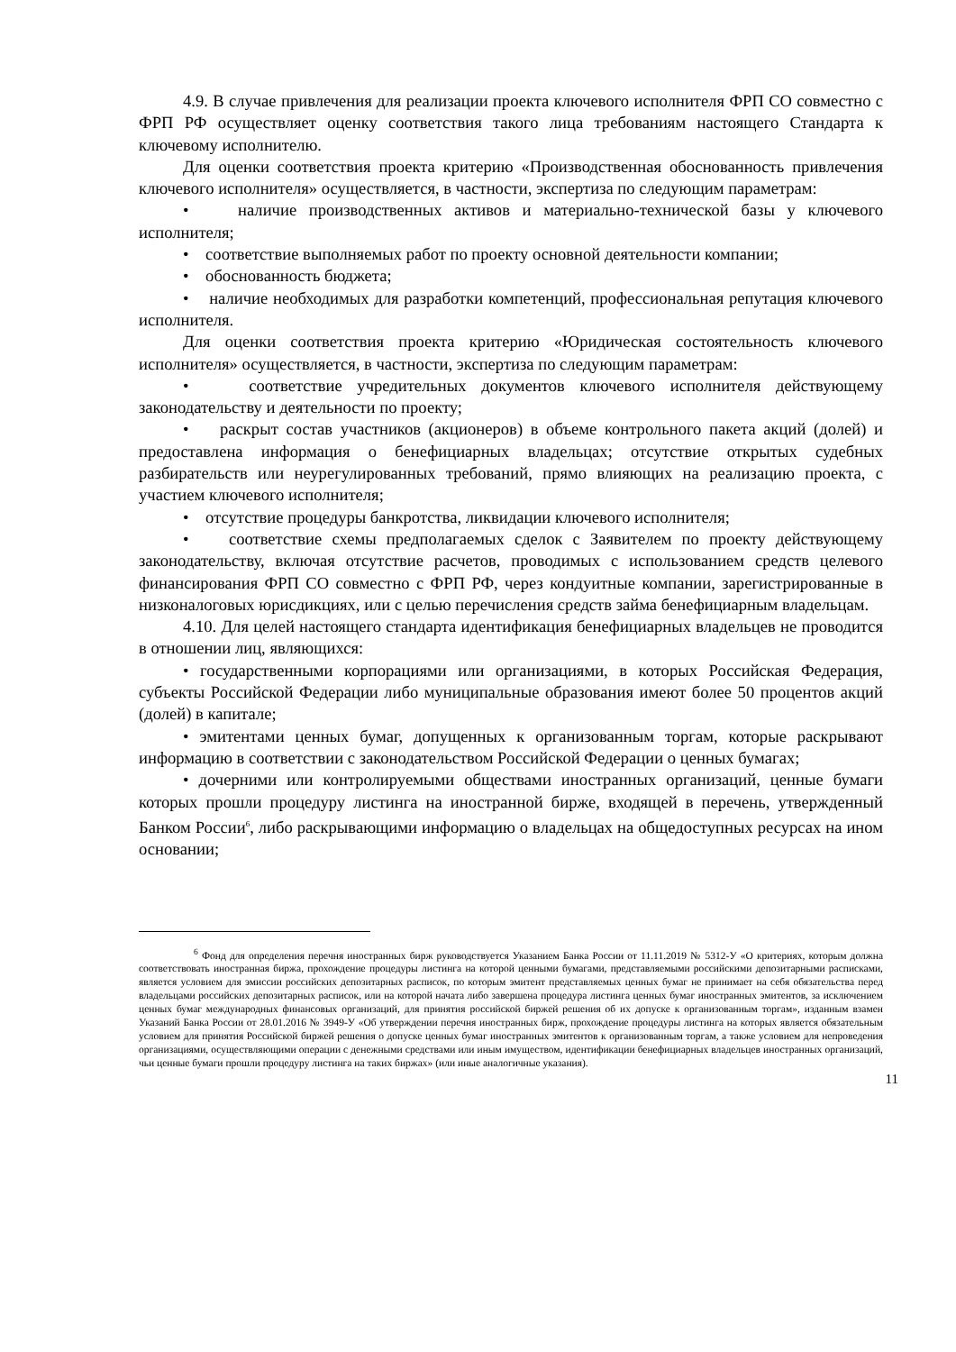4.9. В случае привлечения для реализации проекта ключевого исполнителя ФРП СО совместно с ФРП РФ осуществляет оценку соответствия такого лица требованиям настоящего Стандарта к ключевому исполнителю.
Для оценки соответствия проекта критерию «Производственная обоснованность привлечения ключевого исполнителя» осуществляется, в частности, экспертиза по следующим параметрам:
• наличие производственных активов и материально-технической базы у ключевого исполнителя;
• соответствие выполняемых работ по проекту основной деятельности компании;
• обоснованность бюджета;
• наличие необходимых для разработки компетенций, профессиональная репутация ключевого исполнителя.
Для оценки соответствия проекта критерию «Юридическая состоятельность ключевого исполнителя» осуществляется, в частности, экспертиза по следующим параметрам:
• соответствие учредительных документов ключевого исполнителя действующему законодательству и деятельности по проекту;
• раскрыт состав участников (акционеров) в объеме контрольного пакета акций (долей) и предоставлена информация о бенефициарных владельцах; отсутствие открытых судебных разбирательств или неурегулированных требований, прямо влияющих на реализацию проекта, с участием ключевого исполнителя;
• отсутствие процедуры банкротства, ликвидации ключевого исполнителя;
• соответствие схемы предполагаемых сделок с Заявителем по проекту действующему законодательству, включая отсутствие расчетов, проводимых с использованием средств целевого финансирования ФРП СО совместно с ФРП РФ, через кондуитные компании, зарегистрированные в низконалоговых юрисдикциях, или с целью перечисления средств займа бенефициарным владельцам.
4.10. Для целей настоящего стандарта идентификация бенефициарных владельцев не проводится в отношении лиц, являющихся:
• государственными корпорациями или организациями, в которых Российская Федерация, субъекты Российской Федерации либо муниципальные образования имеют более 50 процентов акций (долей) в капитале;
• эмитентами ценных бумаг, допущенных к организованным торгам, которые раскрывают информацию в соответствии с законодательством Российской Федерации о ценных бумагах;
• дочерними или контролируемыми обществами иностранных организаций, ценные бумаги которых прошли процедуру листинга на иностранной бирже, входящей в перечень, утвержденный Банком России<sup>6</sup>, либо раскрывающими информацию о владельцах на общедоступных ресурсах на ином основании;
<sup>6</sup> Фонд для определения перечня иностранных бирж руководствуется Указанием Банка России от 11.11.2019 № 5312-У «О критериях, которым должна соответствовать иностранная биржа, прохождение процедуры листинга на которой ценными бумагами, представляемыми российскими депозитарными расписками, является условием для эмиссии российских депозитарных расписок, по которым эмитент представляемых ценных бумаг не принимает на себя обязательства перед владельцами российских депозитарных расписок, или на которой начата либо завершена процедура листинга ценных бумаг иностранных эмитентов, за исключением ценных бумаг международных финансовых организаций, для принятия российской биржей решения об их допуске к организованным торгам», изданным взамен Указаний Банка России от 28.01.2016 № 3949-У «Об утверждении перечня иностранных бирж, прохождение процедуры листинга на которых является обязательным условием для принятия Российской биржей решения о допуске ценных бумаг иностранных эмитентов к организованным торгам, а также условием для непроведения организациями, осуществляющими операции с денежными средствами или иным имуществом, идентификации бенефициарных владельцев иностранных организаций, чьи ценные бумаги прошли процедуру листинга на таких биржах» (или иные аналогичные указания).
11